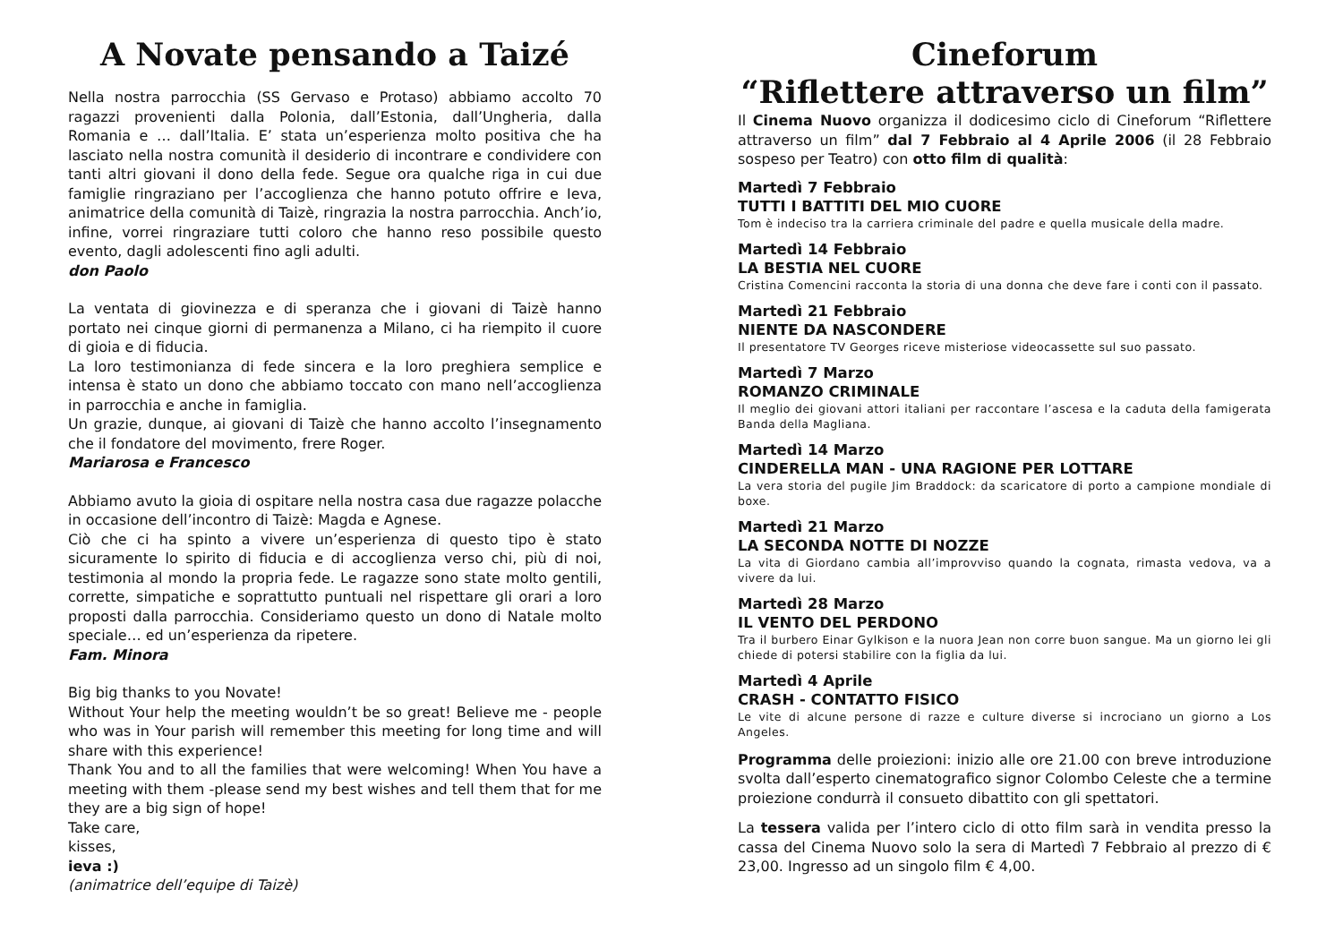A Novate pensando a Taizé
Nella nostra parrocchia (SS Gervaso e Protaso) abbiamo accolto 70 ragazzi provenienti dalla Polonia, dall’Estonia, dall’Ungheria, dalla Romania e … dall’Italia. E’ stata un’esperienza molto positiva che ha lasciato nella nostra comunità il desiderio di incontrare e condividere con tanti altri giovani il dono della fede. Segue ora qualche riga in cui due famiglie ringraziano per l’accoglienza che hanno potuto offrire e Ieva, animatrice della comunità di Taizè, ringrazia la nostra parrocchia. Anch’io, infine, vorrei ringraziare tutti coloro che hanno reso possibile questo evento, dagli adolescenti fino agli adulti.
don Paolo
La ventata di giovinezza e di speranza che i giovani di Taizè hanno portato nei cinque giorni di permanenza a Milano, ci ha riempito il cuore di gioia e di fiducia.
La loro testimonianza di fede sincera e la loro preghiera semplice e intensa è stato un dono che abbiamo toccato con mano nell’accoglienza in parrocchia e anche in famiglia.
Un grazie, dunque, ai giovani di Taizè che hanno accolto l’insegnamento che il fondatore del movimento, frere Roger.
Mariarosa e Francesco
Abbiamo avuto la gioia di ospitare nella nostra casa due ragazze polacche in occasione dell’incontro di Taizè: Magda e Agnese.
Ciò che ci ha spinto a vivere un’esperienza di questo tipo è stato sicuramente lo spirito di fiducia e di accoglienza verso chi, più di noi, testimonia al mondo la propria fede. Le ragazze sono state molto gentili, corrette, simpatiche e soprattutto puntuali nel rispettare gli orari a loro proposti dalla parrocchia. Consideriamo questo un dono di Natale molto speciale… ed un’esperienza da ripetere.
Fam. Minora
Big big thanks to you Novate!
Without Your help the meeting wouldn’t be so great! Believe me - people who was in Your parish will remember this meeting for long time and will share with this experience!
Thank You and to all the families that were welcoming! When You have a meeting with them -please send my best wishes and tell them that for me they are a big sign of hope!
Take care,
kisses,
ieva :)
(animatrice dell’equipe di Taizè)
Cineforum
“Riflettere attraverso un film”
Il Cinema Nuovo organizza il dodicesimo ciclo di Cineforum “Riflettere attraverso un film” dal 7 Febbraio al 4 Aprile 2006 (il 28 Febbraio sospeso per Teatro) con otto film di qualità:
Martedì 7 Febbraio
TUTTI I BATTITI DEL MIO CUORE
Tom è indeciso tra la carriera criminale del padre e quella musicale della madre.
Martedì 14 Febbraio
LA BESTIA NEL CUORE
Cristina Comencini racconta la storia di una donna che deve fare i conti con il passato.
Martedì 21 Febbraio
NIENTE DA NASCONDERE
Il presentatore TV Georges riceve misteriose videocassette sul suo passato.
Martedì 7 Marzo
ROMANZO CRIMINALE
Il meglio dei giovani attori italiani per raccontare l’ascesa e la caduta della famigerata Banda della Magliana.
Martedì 14 Marzo
CINDERELLA MAN - UNA RAGIONE PER LOTTARE
La vera storia del pugile Jim Braddock: da scaricatore di porto a campione mondiale di boxe.
Martedì 21 Marzo
LA SECONDA NOTTE DI NOZZE
La vita di Giordano cambia all’improvviso quando la cognata, rimasta vedova, va a vivere da lui.
Martedì 28 Marzo
IL VENTO DEL PERDONO
Tra il burbero Einar Gylkison e la nuora Jean non corre buon sangue. Ma un giorno lei gli chiede di potersi stabilire con la figlia da lui.
Martedì 4 Aprile
CRASH - CONTATTO FISICO
Le vite di alcune persone di razze e culture diverse si incrociano un giorno a Los Angeles.
Programma delle proiezioni: inizio alle ore 21.00 con breve introduzione svolta dall’esperto cinematografico signor Colombo Celeste che a termine proiezione condurrà il consueto dibattito con gli spettatori.
La tessera valida per l’intero ciclo di otto film sarà in vendita presso la cassa del Cinema Nuovo solo la sera di Martedì 7 Febbraio al prezzo di € 23,00. Ingresso ad un singolo film € 4,00.